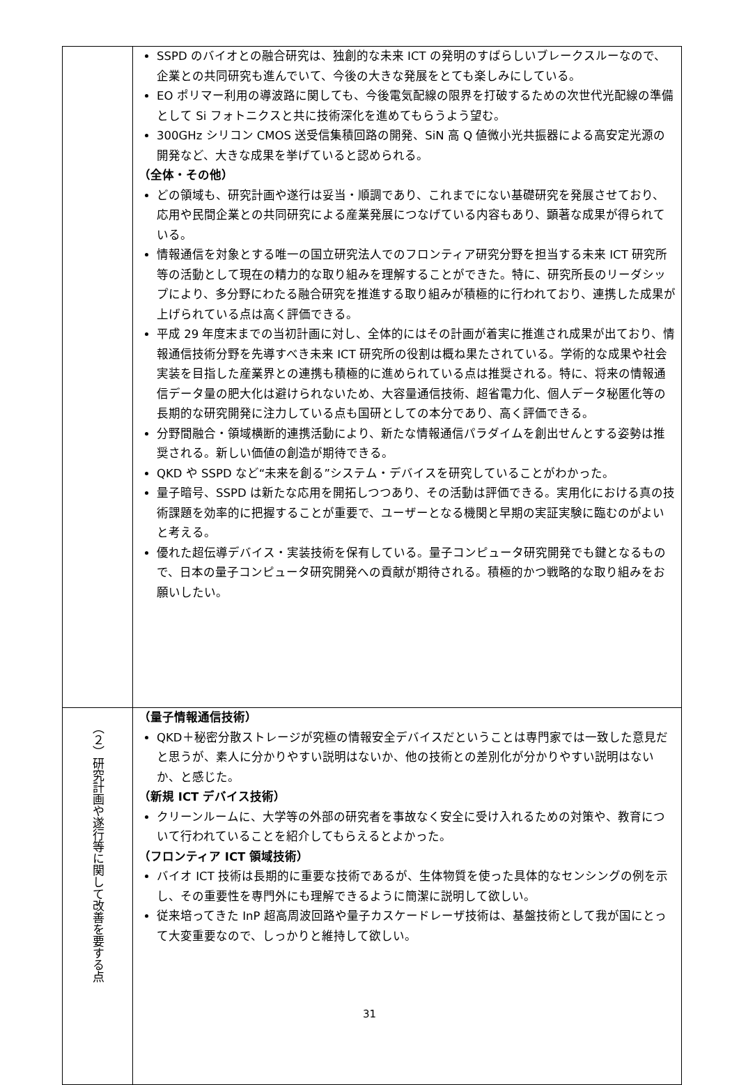| | SSPD のバイオとの融合研究は、独創的な未来 ICT の発明のすばらしいブレークスルーなので、企業との共同研究も進んでいて、今後の大きな発展をとても楽しみにしている。 EO ポリマー利用の導波路に関しても、今後電気配線の限界を打破するための次世代光配線の準備として Si フォトニクスと共に技術深化を進めてもらうよう望む。 300GHz シリコン CMOS 送受信集積回路の開発、SiN 高 Q 値微小光共振器による高安定光源の開発など、大きな成果を挙げていると認められる。 （全体・その他） どの領域も、研究計画や遂行は妥当・順調であり、これまでにない基礎研究を発展させており、応用や民間企業との共同研究による産業発展につなげている内容もあり、顕著な成果が得られている。 情報通信を対象とする唯一の国立研究法人でのフロンティア研究分野を担当する未来 ICT 研究所等の活動として現在の精力的な取り組みを理解することができた。特に、研究所長のリーダシップにより、多分野にわたる融合研究を推進する取り組みが積極的に行われており、連携した成果が上げられている点は高く評価できる。 平成 29 年度末までの当初計画に対し、全体的にはその計画が着実に推進され成果が出ており、情報通信技術分野を先導すべき未来 ICT 研究所の役割は概ね果たされている。学術的な成果や社会実装を目指した産業界との連携も積極的に進められている点は推奨される。特に、将来の情報通信データ量の肥大化は避けられないため、大容量通信技術、超省電力化、個人データ秘匿化等の長期的な研究開発に注力している点も国研としての本分であり、高く評価できる。 分野間融合・領域横断的連携活動により、新たな情報通信パラダイムを創出せんとする姿勢は推奨される。新しい価値の創造が期待できる。 QKD や SSPD など“未来を創る”システム・デバイスを研究していることがわかった。 量子暗号、SSPD は新たな応用を開拓しつつあり、その活動は評価できる。実用化における真の技術課題を効率的に把握することが重要で、ユーザーとなる機関と早期の実証実験に臨むのがよいと考える。 優れた超伝導デバイス・実装技術を保有している。量子コンピュータ研究開発でも鍵となるもので、日本の量子コンピュータ研究開発への貢献が期待される。積極的かつ戦略的な取り組みをお願いしたい。 |
| （２）研究計画や遂行等に関して改善を要する点 | （量子情報通信技術） QKD＋秘密分散ストレージが究極の情報安全デバイスだということは専門家では一致した意見だと思うが、素人に分かりやすい説明はないか、他の技術との差別化が分かりやすい説明はないか、と感じた。 （新規 ICT デバイス技術） クリーンルームに、大学等の外部の研究者を事故なく安全に受け入れるための対策や、教育について行われていることを紹介してもらえるとよかった。 （フロンティア ICT 領域技術） バイオ ICT 技術は長期的に重要な技術であるが、生体物質を使った具体的なセンシングの例を示し、その重要性を専門外にも理解できるように簡潔に説明して欲しい。 従来培ってきた InP 超高周波回路や量子カスケードレーザ技術は、基盤技術として我が国にとって大変重要なので、しっかりと維持して欲しい。 |
31